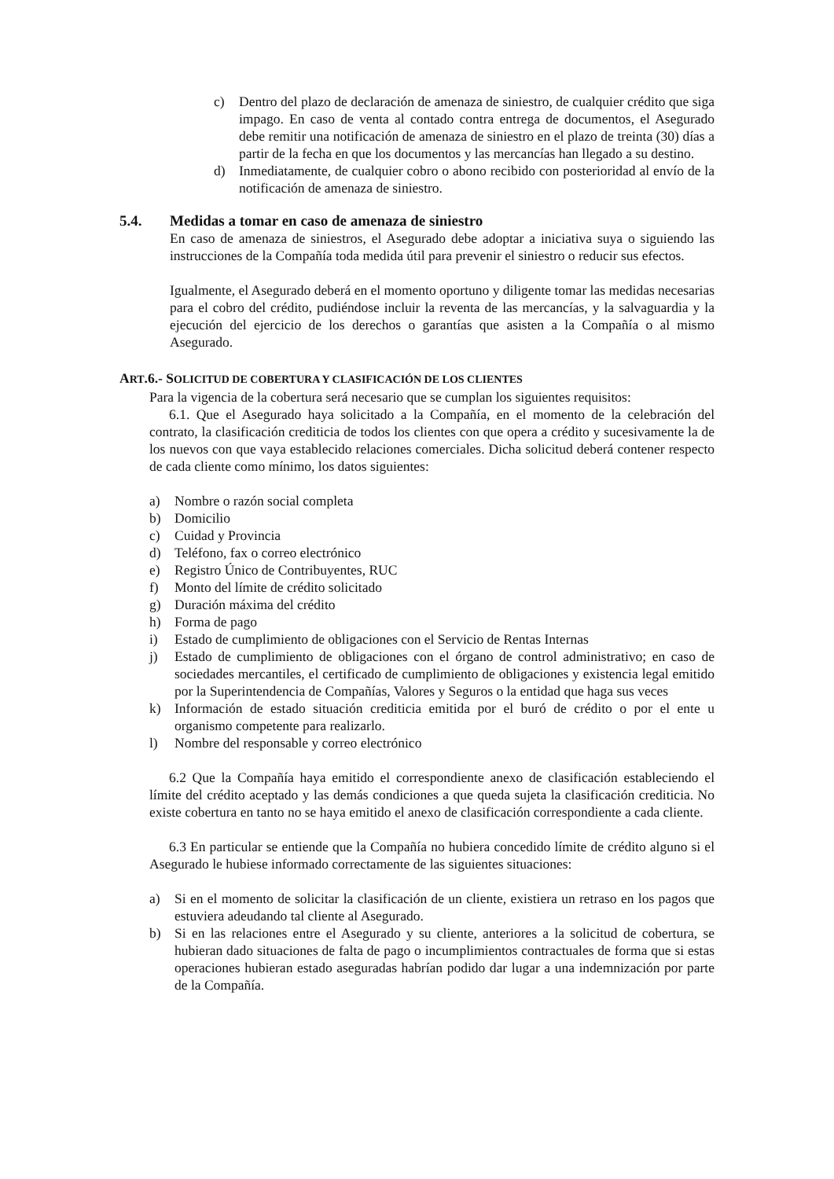c) Dentro del plazo de declaración de amenaza de siniestro, de cualquier crédito que siga impago. En caso de venta al contado contra entrega de documentos, el Asegurado debe remitir una notificación de amenaza de siniestro en el plazo de treinta (30) días a partir de la fecha en que los documentos y las mercancías han llegado a su destino.
d) Inmediatamente, de cualquier cobro o abono recibido con posterioridad al envío de la notificación de amenaza de siniestro.
5.4. Medidas a tomar en caso de amenaza de siniestro
En caso de amenaza de siniestros, el Asegurado debe adoptar a iniciativa suya o siguiendo las instrucciones de la Compañía toda medida útil para prevenir el siniestro o reducir sus efectos.
Igualmente, el Asegurado deberá en el momento oportuno y diligente tomar las medidas necesarias para el cobro del crédito, pudiéndose incluir la reventa de las mercancías, y la salvaguardia y la ejecución del ejercicio de los derechos o garantías que asisten a la Compañía o al mismo Asegurado.
ART.6.- SOLICITUD DE COBERTURA Y CLASIFICACIÓN DE LOS CLIENTES
Para la vigencia de la cobertura será necesario que se cumplan los siguientes requisitos:
6.1. Que el Asegurado haya solicitado a la Compañía, en el momento de la celebración del contrato, la clasificación crediticia de todos los clientes con que opera a crédito y sucesivamente la de los nuevos con que vaya establecido relaciones comerciales. Dicha solicitud deberá contener respecto de cada cliente como mínimo, los datos siguientes:
a) Nombre o razón social completa
b) Domicilio
c) Cuidad y Provincia
d) Teléfono, fax o correo electrónico
e) Registro Único de Contribuyentes, RUC
f) Monto del límite de crédito solicitado
g) Duración máxima del crédito
h) Forma de pago
i) Estado de cumplimiento de obligaciones con el Servicio de Rentas Internas
j) Estado de cumplimiento de obligaciones con el órgano de control administrativo; en caso de sociedades mercantiles, el certificado de cumplimiento de obligaciones y existencia legal emitido por la Superintendencia de Compañías, Valores y Seguros o la entidad que haga sus veces
k) Información de estado situación crediticia emitida por el buró de crédito o por el ente u organismo competente para realizarlo.
l) Nombre del responsable y correo electrónico
6.2 Que la Compañía haya emitido el correspondiente anexo de clasificación estableciendo el límite del crédito aceptado y las demás condiciones a que queda sujeta la clasificación crediticia. No existe cobertura en tanto no se haya emitido el anexo de clasificación correspondiente a cada cliente.
6.3 En particular se entiende que la Compañía no hubiera concedido límite de crédito alguno si el Asegurado le hubiese informado correctamente de las siguientes situaciones:
a) Si en el momento de solicitar la clasificación de un cliente, existiera un retraso en los pagos que estuviera adeudando tal cliente al Asegurado.
b) Si en las relaciones entre el Asegurado y su cliente, anteriores a la solicitud de cobertura, se hubieran dado situaciones de falta de pago o incumplimientos contractuales de forma que si estas operaciones hubieran estado aseguradas habrían podido dar lugar a una indemnización por parte de la Compañía.